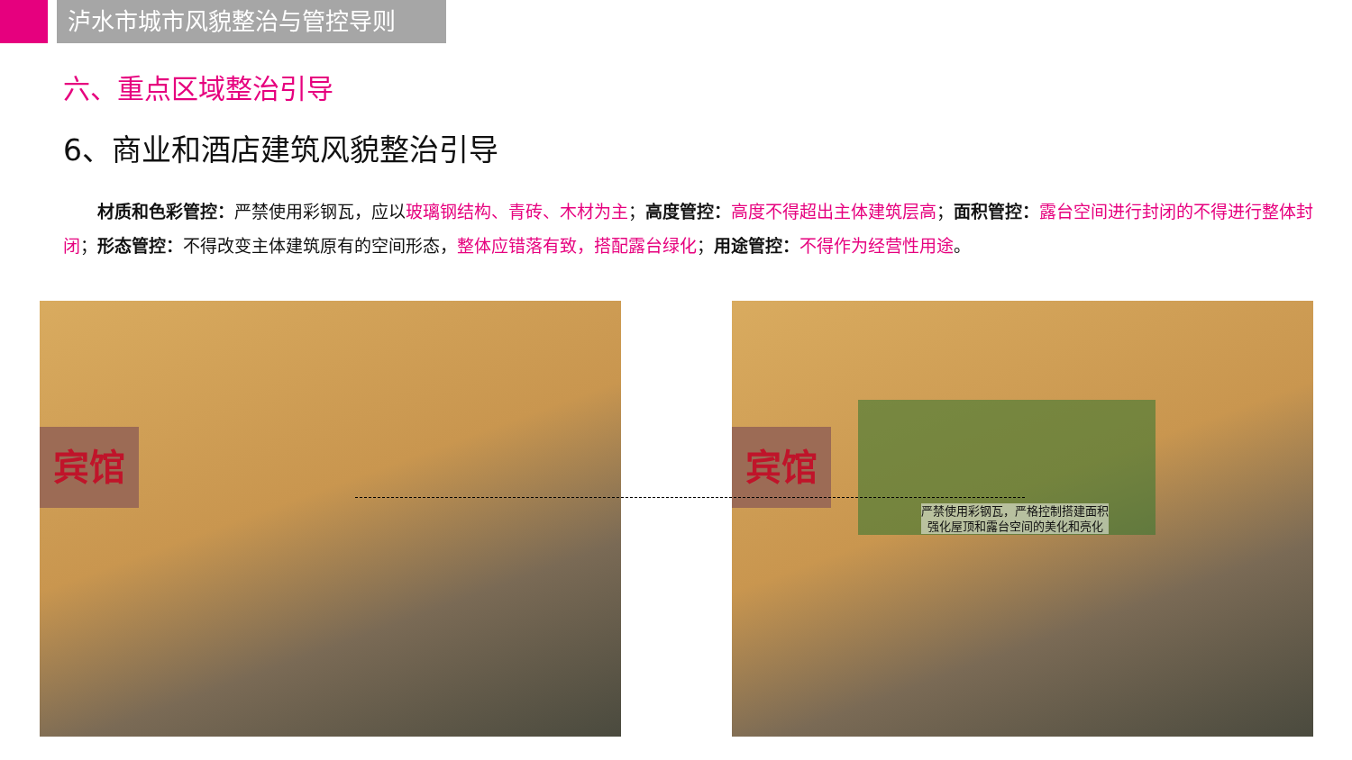泸水市城市风貌整治与管控导则
六、重点区域整治引导
6、商业和酒店建筑风貌整治引导
材质和色彩管控：严禁使用彩钢瓦，应以玻璃钢结构、青砖、木材为主；高度管控：高度不得超出主体建筑层高；面积管控：露台空间进行封闭的不得进行整体封闭；形态管控：不得改变主体建筑原有的空间形态，整体应错落有致，搭配露台绿化；用途管控：不得作为经营性用途。
宾馆
宾馆
严禁使用彩钢瓦，严格控制搭建面积
强化屋顶和露台空间的美化和亮化